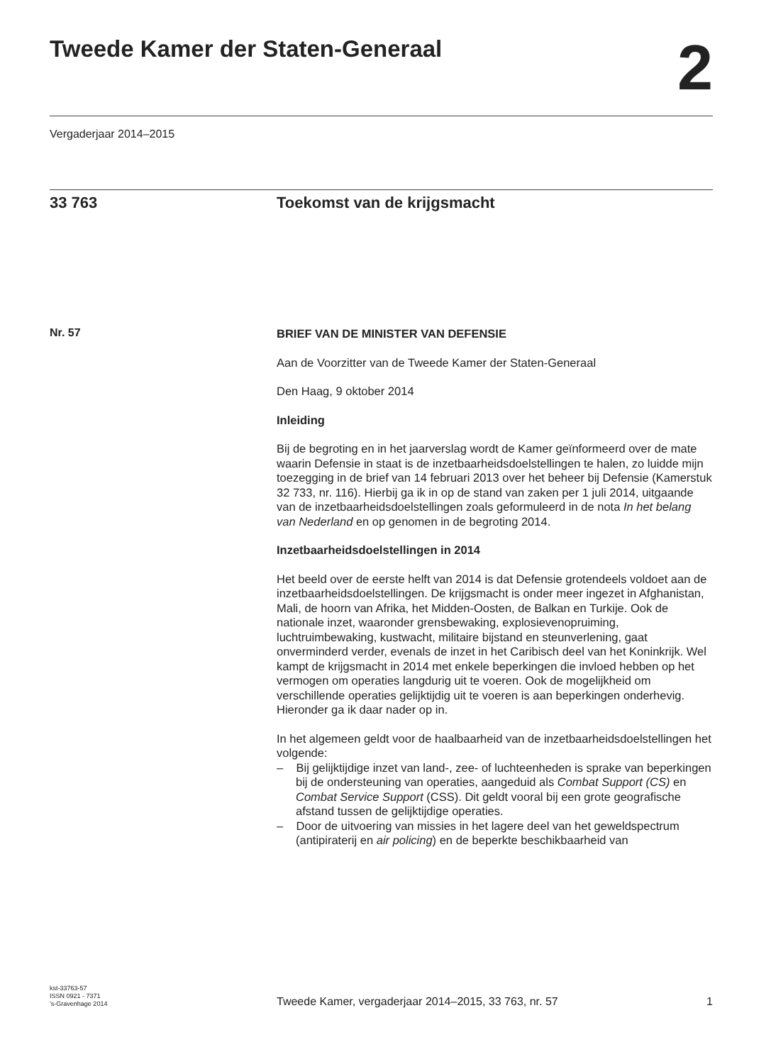Tweede Kamer der Staten-Generaal
2
Vergaderjaar 2014–2015
33 763 Toekomst van de krijgsmacht
Nr. 57
BRIEF VAN DE MINISTER VAN DEFENSIE
Aan de Voorzitter van de Tweede Kamer der Staten-Generaal
Den Haag, 9 oktober 2014
Inleiding
Bij de begroting en in het jaarverslag wordt de Kamer geïnformeerd over de mate waarin Defensie in staat is de inzetbaarheidsdoelstellingen te halen, zo luidde mijn toezegging in de brief van 14 februari 2013 over het beheer bij Defensie (Kamerstuk 32 733, nr. 116). Hierbij ga ik in op de stand van zaken per 1 juli 2014, uitgaande van de inzetbaarheidsdoelstellingen zoals geformuleerd in de nota In het belang van Nederland en op genomen in de begroting 2014.
Inzetbaarheidsdoelstellingen in 2014
Het beeld over de eerste helft van 2014 is dat Defensie grotendeels voldoet aan de inzetbaarheidsdoelstellingen. De krijgsmacht is onder meer ingezet in Afghanistan, Mali, de hoorn van Afrika, het Midden-Oosten, de Balkan en Turkije. Ook de nationale inzet, waaronder grensbewaking, explosievenopruiming, luchtruimbewaking, kustwacht, militaire bijstand en steunverlening, gaat onverminderd verder, evenals de inzet in het Caribisch deel van het Koninkrijk. Wel kampt de krijgsmacht in 2014 met enkele beperkingen die invloed hebben op het vermogen om operaties langdurig uit te voeren. Ook de mogelijkheid om verschillende operaties gelijktijdig uit te voeren is aan beperkingen onderhevig. Hieronder ga ik daar nader op in.
In het algemeen geldt voor de haalbaarheid van de inzetbaarheidsdoelstellingen het volgende:
– Bij gelijktijdige inzet van land-, zee- of luchteenheden is sprake van beperkingen bij de ondersteuning van operaties, aangeduid als Combat Support (CS) en Combat Service Support (CSS). Dit geldt vooral bij een grote geografische afstand tussen de gelijktijdige operaties.
– Door de uitvoering van missies in het lagere deel van het geweldspectrum (antipiraterij en air policing) en de beperkte beschikbaarheid van
kst-33763-57
ISSN 0921 - 7371
’s-Gravenhage 2014
Tweede Kamer, vergaderjaar 2014–2015, 33 763, nr. 57
1